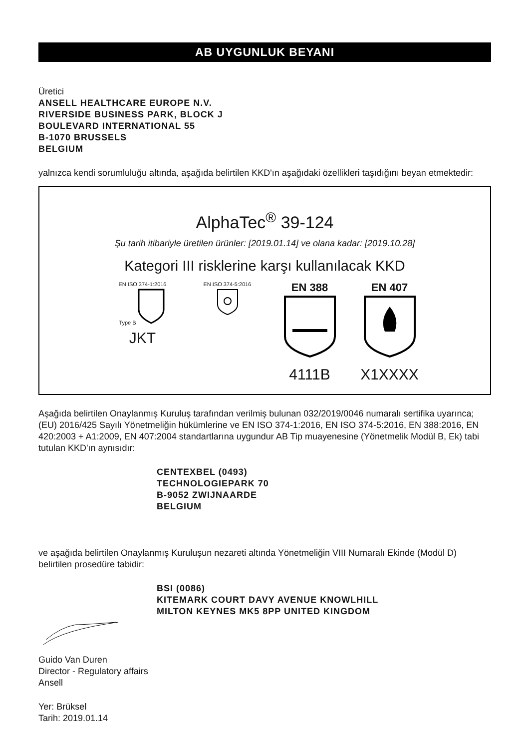AB UYGUNLUK BEYANI
Üretici
ANSELL HEALTHCARE EUROPE N.V.
RIVERSIDE BUSINESS PARK, BLOCK J
BOULEVARD INTERNATIONAL 55
B-1070 BRUSSELS
BELGIUM
yalnızca kendi sorumluluğu altında, aşağıda belirtilen KKD'ın aşağıdaki özellikleri taşıdığını beyan etmektedir:
AlphaTec<sup>®</sup> 39-124
Şu tarih itibariyle üretilen ürünler: [2019.01.14] ve olana kadar: [2019.10.28]
Kategori III risklerine karşı kullanılacak KKD
EN ISO 374-1:2016
Type B
JKT
EN ISO 374-5:2016
EN 388
4111B
EN 407
X1XXXX
Aşağıda belirtilen Onaylanmış Kuruluş tarafından verilmiş bulunan 032/2019/0046 numaralı sertifika uyarınca; (EU) 2016/425 Sayılı Yönetmeliğin hükümlerine ve EN ISO 374-1:2016, EN ISO 374-5:2016, EN 388:2016, EN 420:2003 + A1:2009, EN 407:2004 standartlarına uygundur AB Tip muayenesine (Yönetmelik Modül B, Ek) tabi tutulan KKD'ın aynısıdır:
CENTEXBEL (0493)
TECHNOLOGIEPARK 70
B-9052 ZWIJNAARDE
BELGIUM
ve aşağıda belirtilen Onaylanmış Kuruluşun nezareti altında Yönetmeliğin VIII Numaralı Ekinde (Modül D) belirtilen prosedüre tabidir:
BSI (0086)
KITEMARK COURT DAVY AVENUE KNOWLHILL
MILTON KEYNES MK5 8PP UNITED KINGDOM
Guido Van Duren
Director - Regulatory affairs
Ansell
Yer: Brüksel
Tarih: 2019.01.14